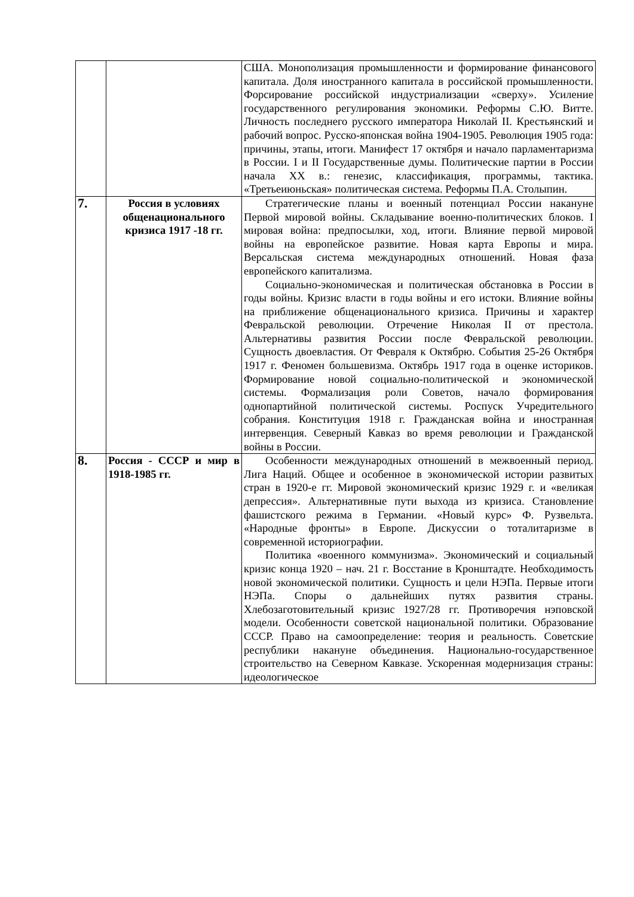| | | США. Монополизация промышленности и формирование финансового капитала. Доля иностранного капитала в российской промышленности. Форсирование российской индустриализации «сверху». Усиление государственного регулирования экономики. Реформы С.Ю. Витте. Личность последнего русского императора Николай II. Крестьянский и рабочий вопрос. Русско-японская война 1904-1905. Революция 1905 года: причины, этапы, итоги. Манифест 17 октября и начало парламентаризма в России. I и II Государственные думы. Политические партии в России начала XX в.: генезис, классификация, программы, тактика. «Третьеиюньская» политическая система. Реформы П.А. Столыпин. |
| 7. | Россия в условиях общенационального кризиса 1917 -18 гг. | Стратегические планы и военный потенциал России накануне Первой мировой войны. Складывание военно-политических блоков. I мировая война: предпосылки, ход, итоги. Влияние первой мировой войны на европейское развитие. Новая карта Европы и мира. Версальская система международных отношений. Новая фаза европейского капитализма. Социально-экономическая и политическая обстановка в России в годы войны. Кризис власти в годы войны и его истоки. Влияние войны на приближение общенационального кризиса. Причины и характер Февральской революции. Отречение Николая II от престола. Альтернативы развития России после Февральской революции. Сущность двоевластия. От Февраля к Октябрю. События 25-26 Октября 1917 г. Феномен большевизма. Октябрь 1917 года в оценке историков. Формирование новой социально-политической и экономической системы. Формализация роли Советов, начало формирования однопартийной политической системы. Роспуск Учредительного собрания. Конституция 1918 г. Гражданская война и иностранная интервенция. Северный Кавказ во время революции и Гражданской войны в России. |
| 8. | Россия - СССР и мир в 1918-1985 гг. | Особенности международных отношений в межвоенный период. Лига Наций. Общее и особенное в экономической истории развитых стран в 1920-е гг. Мировой экономический кризис 1929 г. и «великая депрессия». Альтернативные пути выхода из кризиса. Становление фашистского режима в Германии. «Новый курс» Ф. Рузвельта. «Народные фронты» в Европе. Дискуссии о тоталитаризме в современной историографии. Политика «военного коммунизма». Экономический и социальный кризис конца 1920 – нач. 21 г. Восстание в Кронштадте. Необходимость новой экономической политики. Сущность и цели НЭПа. Первые итоги НЭПа. Споры о дальнейших путях развития страны. Хлебозаготовительный кризис 1927/28 гг. Противоречия нэповской модели. Особенности советской национальной политики. Образование СССР. Право на самоопределение: теория и реальность. Советские республики накануне объединения. Национально-государственное строительство на Северном Кавказе. Ускоренная модернизация страны: идеологическое |